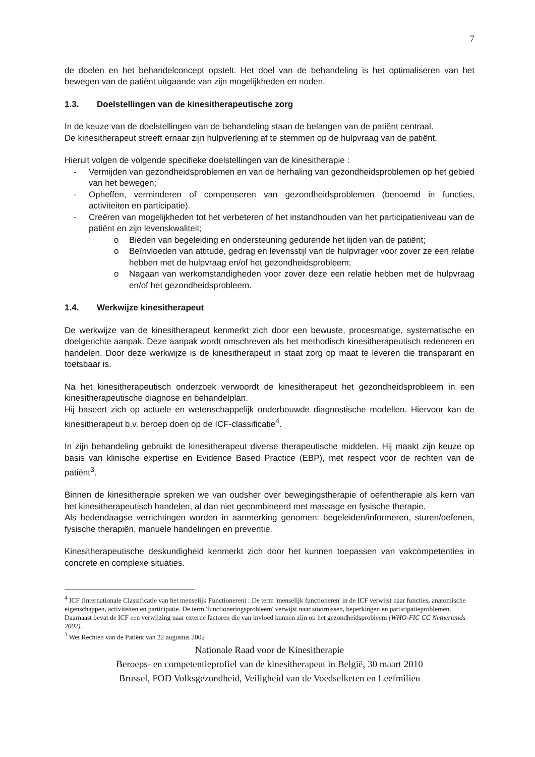7
de doelen en het behandelconcept opstelt. Het doel van de behandeling is het optimaliseren van het bewegen van de patiënt uitgaande van zijn mogelijkheden en noden.
1.3. Doelstellingen van de kinesitherapeutische zorg
In de keuze van de doelstellingen van de behandeling staan de belangen van de patiënt centraal.
De kinesitherapeut streeft ernaar zijn hulpverlening af te stemmen op de hulpvraag van de patiënt.
Hieruit volgen de volgende specifieke doelstellingen van de kinesitherapie :
- Vermijden van gezondheidsproblemen en van de herhaling van gezondheidsproblemen op het gebied van het bewegen;
- Opheffen, verminderen of compenseren van gezondheidsproblemen (benoemd in functies, activiteiten en participatie).
- Creëren van mogelijkheden tot het verbeteren of het instandhouden van het participatieniveau van de patiënt en zijn levenskwaliteit;
o Bieden van begeleiding en ondersteuning gedurende het lijden van de patiënt;
o Beïnvloeden van attitude, gedrag en levensstijl van de hulpvrager voor zover ze een relatie hebben met de hulpvraag en/of het gezondheidsprobleem;
o Nagaan van werkomstandigheden voor zover deze een relatie hebben met de hulpvraag en/of het gezondheidsprobleem.
1.4. Werkwijze kinesitherapeut
De werkwijze van de kinesitherapeut kenmerkt zich door een bewuste, procesmatige, systematische en doelgerichte aanpak. Deze aanpak wordt omschreven als het methodisch kinesitherapeutisch redeneren en handelen. Door deze werkwijze is de kinesitherapeut in staat zorg op maat te leveren die transparant en toetsbaar is.
Na het kinesitherapeutisch onderzoek verwoordt de kinesitherapeut het gezondheidsprobleem in een kinesitherapeutische diagnose en behandelplan.
Hij baseert zich op actuele en wetenschappelijk onderbouwde diagnostische modellen. Hiervoor kan de kinesitherapeut b.v. beroep doen op de ICF-classificatie<sup>4</sup>.
In zijn behandeling gebruikt de kinesitherapeut diverse therapeutische middelen. Hij maakt zijn keuze op basis van klinische expertise en Evidence Based Practice (EBP), met respect voor de rechten van de patiënt<sup>3</sup>.
Binnen de kinesitherapie spreken we van oudsher over bewegingstherapie of oefentherapie als kern van het kinesitherapeutisch handelen, al dan niet gecombineerd met massage en fysische therapie.
Als hedendaagse verrichtingen worden in aanmerking genomen: begeleiden/informeren, sturen/oefenen, fysische therapiën, manuele handelingen en preventie.
Kinesitherapeutische deskundigheid kenmerkt zich door het kunnen toepassen van vakcompetenties in concrete en complexe situaties.
<sup>4</sup> ICF (Internationale Classificatie van het menselijk Functioneren) : De term 'menselijk functioneren' in de ICF verwijst naar functies, anatomische eigenschappen, activiteiten en participatie. De term 'functioneringsprobleem' verwijst naar stoornissen, beperkingen en participatieproblemen. Daarnaast bevat de ICF een verwijzing naar externe factoren die van invloed kunnen zijn op het gezondheidsprobleem (WHO-FIC CC Netherlands 2002).
<sup>3</sup> Wet Rechten van de Patiënt van 22 augustus 2002
Nationale Raad voor de Kinesitherapie
Beroeps- en competentieprofiel van de kinesitherapeut in België, 30 maart 2010
Brussel, FOD Volksgezondheid, Veiligheid van de Voedselketen en Leefmilieu